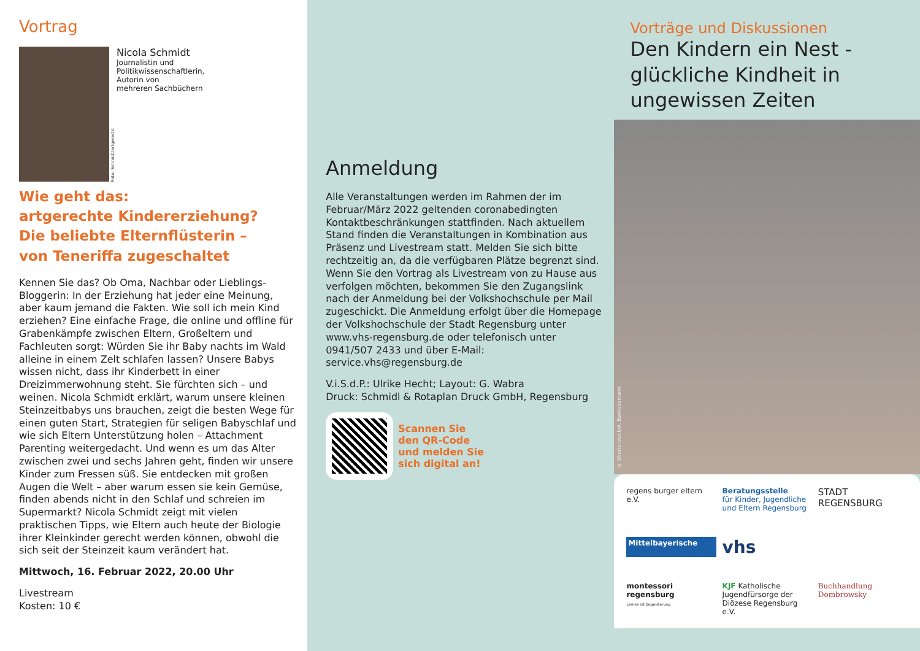Vortrag
Foto: Schmidt/artgerecht
Nicola Schmidt
Journalistin und
Politikwissenschaftlerin,
Autorin von
mehreren Sachbüchern
Wie geht das:
artgerechte Kindererziehung?
Die beliebte Elternflüsterin –
von Teneriffa zugeschaltet
Kennen Sie das? Ob Oma, Nachbar oder Lieblings-Bloggerin: In der Erziehung hat jeder eine Meinung, aber kaum jemand die Fakten. Wie soll ich mein Kind erziehen? Eine einfache Frage, die online und offline für Grabenkämpfe zwischen Eltern, Großeltern und Fachleuten sorgt: Würden Sie ihr Baby nachts im Wald alleine in einem Zelt schlafen lassen? Unsere Babys wissen nicht, dass ihr Kinderbett in einer Dreizimmerwohnung steht. Sie fürchten sich – und weinen. Nicola Schmidt erklärt, warum unsere kleinen Steinzeitbabys uns brauchen, zeigt die besten Wege für einen guten Start, Strategien für seligen Babyschlaf und wie sich Eltern Unterstützung holen – Attachment Parenting weitergedacht. Und wenn es um das Alter zwischen zwei und sechs Jahren geht, finden wir unsere Kinder zum Fressen süß. Sie entdecken mit großen Augen die Welt – aber warum essen sie kein Gemüse, finden abends nicht in den Schlaf und schreien im Supermarkt? Nicola Schmidt zeigt mit vielen praktischen Tipps, wie Eltern auch heute der Biologie ihrer Kleinkinder gerecht werden können, obwohl die sich seit der Steinzeit kaum verändert hat.
Mittwoch, 16. Februar 2022, 20.00 Uhr
Livestream
Kosten: 10 €
Anmeldung
Alle Veranstaltungen werden im Rahmen der im Februar/März 2022 geltenden coronabedingten Kontaktbeschränkungen stattfinden. Nach aktuellem Stand finden die Veranstaltungen in Kombination aus Präsenz und Livestream statt. Melden Sie sich bitte rechtzeitig an, da die verfügbaren Plätze begrenzt sind. Wenn Sie den Vortrag als Livestream von zu Hause aus verfolgen möchten, bekommen Sie den Zugangslink nach der Anmeldung bei der Volkshochschule per Mail zugeschickt. Die Anmeldung erfolgt über die Homepage der Volkshochschule der Stadt Regensburg unter www.vhs-regensburg.de oder telefonisch unter 0941/507 2433 und über E-Mail: service.vhs@regensburg.de
V.i.S.d.P.: Ulrike Hecht; Layout: G. Wabra
Druck: Schmidl & Rotaplan Druck GmbH, Regensburg
Scannen Sie
den QR-Code
und melden Sie
sich digital an!
Vorträge und Diskussionen
Den Kindern ein Nest -
glückliche Kindheit in
ungewissen Zeiten
© Shutterstock/A. Bawiedemann
regens burger eltern e.V.
Beratungsstelle
für Kinder, Jugendliche und Eltern Regensburg
STADT
REGENSBURG
Mittelbayerische
vhs
montessori regensburg
Lernen ist Begeisterung
KJF Katholische Jugendfürsorge der Diözese Regensburg e.V.
Buchhandlung Dombrowsky